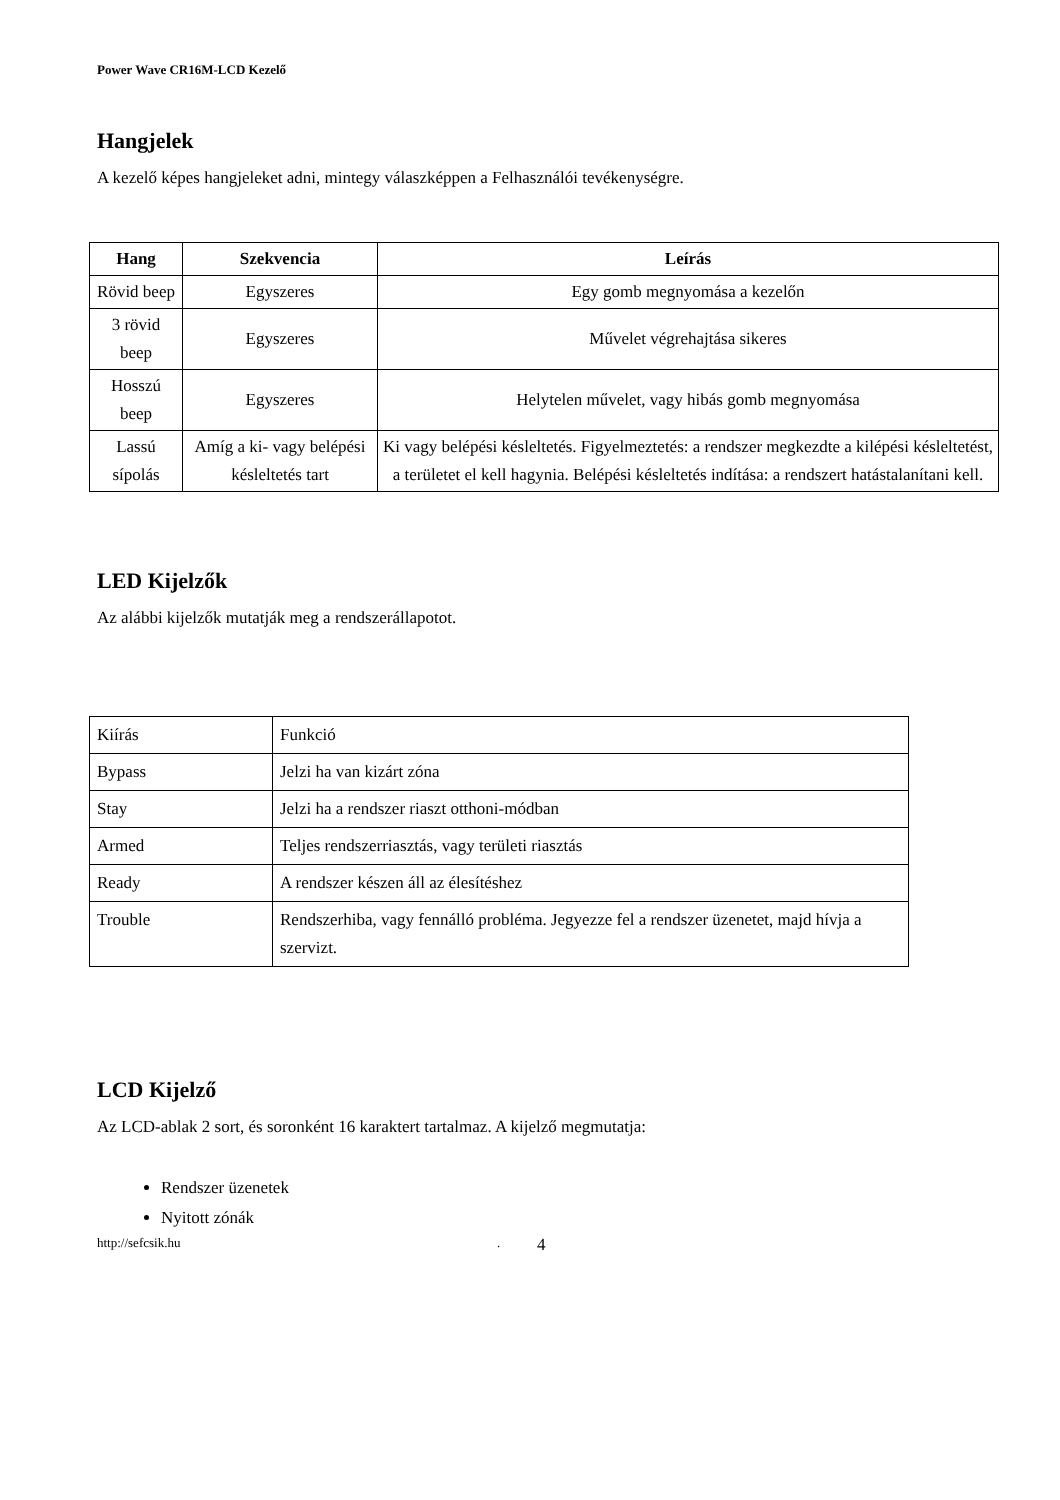Power Wave CR16M-LCD Kezelő
Hangjelek
A kezelő képes hangjeleket adni, mintegy válaszképpen a Felhasználói tevékenységre.
| Hang | Szekvencia | Leírás |
| --- | --- | --- |
| Rövid beep | Egyszeres | Egy gomb megnyomása a kezelőn |
| 3 rövid beep | Egyszeres | Művelet végrehajtása sikeres |
| Hosszú beep | Egyszeres | Helytelen művelet, vagy hibás gomb megnyomása |
| Lassú sípolás | Amíg a ki- vagy belépési késleltetés tart | Ki vagy belépési késleltetés. Figyelmeztetés: a rendszer megkezdte a kilépési késleltetést, a területet el kell hagynia. Belépési késleltetés indítása: a rendszert hatástalanítani kell. |
LED Kijelzők
Az alábbi kijelzők mutatják meg a rendszerállapotot.
| Kiírás | Funkció |
| Bypass | Jelzi ha van kizárt zóna |
| Stay | Jelzi ha a rendszer riaszt otthoni-módban |
| Armed | Teljes rendszerriasztás, vagy területi riasztás |
| Ready | A rendszer készen áll az élesítéshez |
| Trouble | Rendszerhiba, vagy fennálló probléma. Jegyezze fel a rendszer üzenetet, majd hívja a szervizt. |
LCD Kijelző
Az LCD-ablak 2 sort, és soronként 16 karaktert tartalmaz. A kijelző megmutatja:
Rendszer üzenetek
Nyitott zónák
http://sefcsik.hu. 4